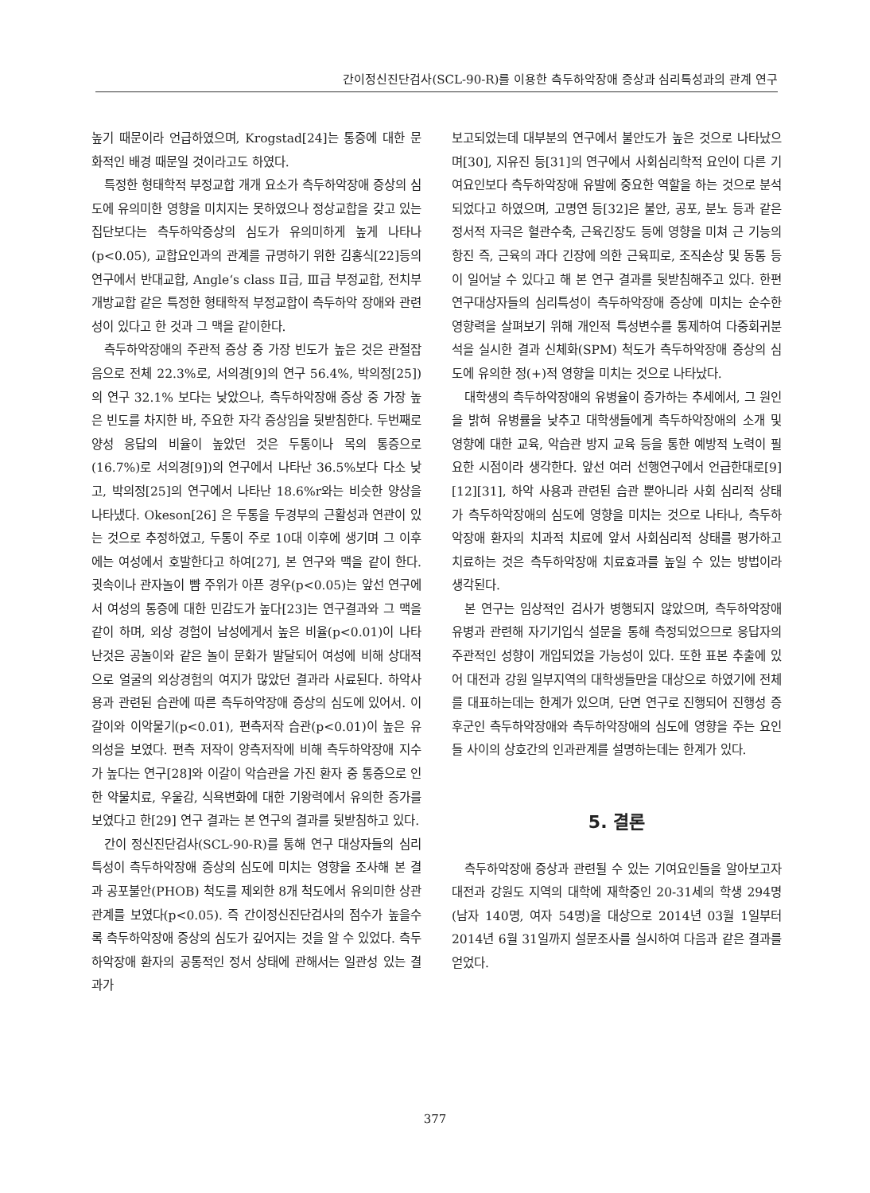간이정신진단검사(SCL-90-R)를 이용한 측두하악장애 증상과 심리특성과의 관계 연구
높기 때문이라 언급하였으며, Krogstad[24]는 통증에 대한 문화적인 배경 때문일 것이라고도 하였다.
특정한 형태학적 부정교합 개개 요소가 측두하악장애 증상의 심도에 유의미한 영향을 미치지는 못하였으나 정상교합을 갖고 있는 집단보다는 측두하악증상의 심도가 유의미하게 높게 나타나(p<0.05), 교합요인과의 관계를 규명하기 위한 김홍식[22]등의 연구에서 반대교합, Angle‘s class Ⅱ급, Ⅲ급 부정교합, 전치부 개방교합 같은 특정한 형태학적 부정교합이 측두하악 장애와 관련성이 있다고 한 것과 그 맥을 같이한다.
측두하악장애의 주관적 증상 중 가장 빈도가 높은 것은 관절잡음으로 전체 22.3%로, 서의경[9]의 연구 56.4%, 박의정[25])의 연구 32.1% 보다는 낮았으나, 측두하악장애 증상 중 가장 높은 빈도를 차지한 바, 주요한 자각 증상임을 뒷받침한다. 두번째로 양성 응답의 비율이 높았던 것은 두통이나 목의 통증으로(16.7%)로 서의경[9])의 연구에서 나타난 36.5%보다 다소 낮고, 박의정[25]의 연구에서 나타난 18.6%r와는 비슷한 양상을 나타냈다. Okeson[26] 은 두통을 두경부의 근활성과 연관이 있는 것으로 추정하였고, 두통이 주로 10대 이후에 생기며 그 이후에는 여성에서 호발한다고 하여[27], 본 연구와 맥을 같이 한다. 귓속이나 관자놀이 뺨 주위가 아픈 경우(p<0.05)는 앞선 연구에서 여성의 통증에 대한 민감도가 높다[23]는 연구결과와 그 맥을 같이 하며, 외상 경험이 남성에게서 높은 비율(p<0.01)이 나타난것은 공놀이와 같은 놀이 문화가 발달되어 여성에 비해 상대적으로 얼굴의 외상경험의 여지가 많았던 결과라 사료된다. 하악사용과 관련된 습관에 따른 측두하악장애 증상의 심도에 있어서. 이갈이와 이악물기(p<0.01), 편측저작 습관(p<0.01)이 높은 유의성을 보였다. 편측 저작이 양측저작에 비해 측두하악장애 지수가 높다는 연구[28]와 이갈이 악습관을 가진 환자 중 통증으로 인한 약물치료, 우울감, 식욕변화에 대한 기왕력에서 유의한 증가를 보였다고 한[29] 연구 결과는 본 연구의 결과를 뒷받침하고 있다.
간이 정신진단검사(SCL-90-R)를 통해 연구 대상자들의 심리특성이 측두하악장애 증상의 심도에 미치는 영향을 조사해 본 결과 공포불안(PHOB) 척도를 제외한 8개 척도에서 유의미한 상관관계를 보였다(p<0.05). 즉 간이정신진단검사의 점수가 높을수록 측두하악장애 증상의 심도가 깊어지는 것을 알 수 있었다. 측두하악장애 환자의 공통적인 정서 상태에 관해서는 일관성 있는 결과가
보고되었는데 대부분의 연구에서 불안도가 높은 것으로 나타났으며[30], 지유진 등[31]의 연구에서 사회심리학적 요인이 다른 기여요인보다 측두하악장애 유발에 중요한 역할을 하는 것으로 분석되었다고 하였으며, 고명연 등[32]은 불안, 공포, 분노 등과 같은 정서적 자극은 혈관수축, 근육긴장도 등에 영향을 미쳐 근 기능의 항진 즉, 근육의 과다 긴장에 의한 근육피로, 조직손상 및 동통 등이 일어날 수 있다고 해 본 연구 결과를 뒷받침해주고 있다. 한편 연구대상자들의 심리특성이 측두하악장애 증상에 미치는 순수한 영향력을 살펴보기 위해 개인적 특성변수를 통제하여 다중회귀분석을 실시한 결과 신체화(SPM) 척도가 측두하악장애 증상의 심도에 유의한 정(+)적 영향을 미치는 것으로 나타났다.
대학생의 측두하악장애의 유병율이 증가하는 추세에서, 그 원인을 밝혀 유병률을 낮추고 대학생들에게 측두하악장애의 소개 및 영향에 대한 교육, 악습관 방지 교육 등을 통한 예방적 노력이 필요한 시점이라 생각한다. 앞선 여러 선행연구에서 언급한대로[9][12][31], 하악 사용과 관련된 습관 뿐아니라 사회 심리적 상태가 측두하악장애의 심도에 영향을 미치는 것으로 나타나, 측두하악장애 환자의 치과적 치료에 앞서 사회심리적 상태를 평가하고 치료하는 것은 측두하악장애 치료효과를 높일 수 있는 방법이라 생각된다.
본 연구는 임상적인 검사가 병행되지 않았으며, 측두하악장애 유병과 관련해 자기기입식 설문을 통해 측정되었으므로 응답자의 주관적인 성향이 개입되었을 가능성이 있다. 또한 표본 추출에 있어 대전과 강원 일부지역의 대학생들만을 대상으로 하였기에 전체를 대표하는데는 한계가 있으며, 단면 연구로 진행되어 진행성 증후군인 측두하악장애와 측두하악장애의 심도에 영향을 주는 요인들 사이의 상호간의 인과관계를 설명하는데는 한계가 있다.
5. 결론
측두하악장애 증상과 관련될 수 있는 기여요인들을 알아보고자 대전과 강원도 지역의 대학에 재학중인 20-31세의 학생 294명(남자 140명, 여자 54명)을 대상으로 2014년 03월 1일부터 2014년 6월 31일까지 설문조사를 실시하여 다음과 같은 결과를 얻었다.
377